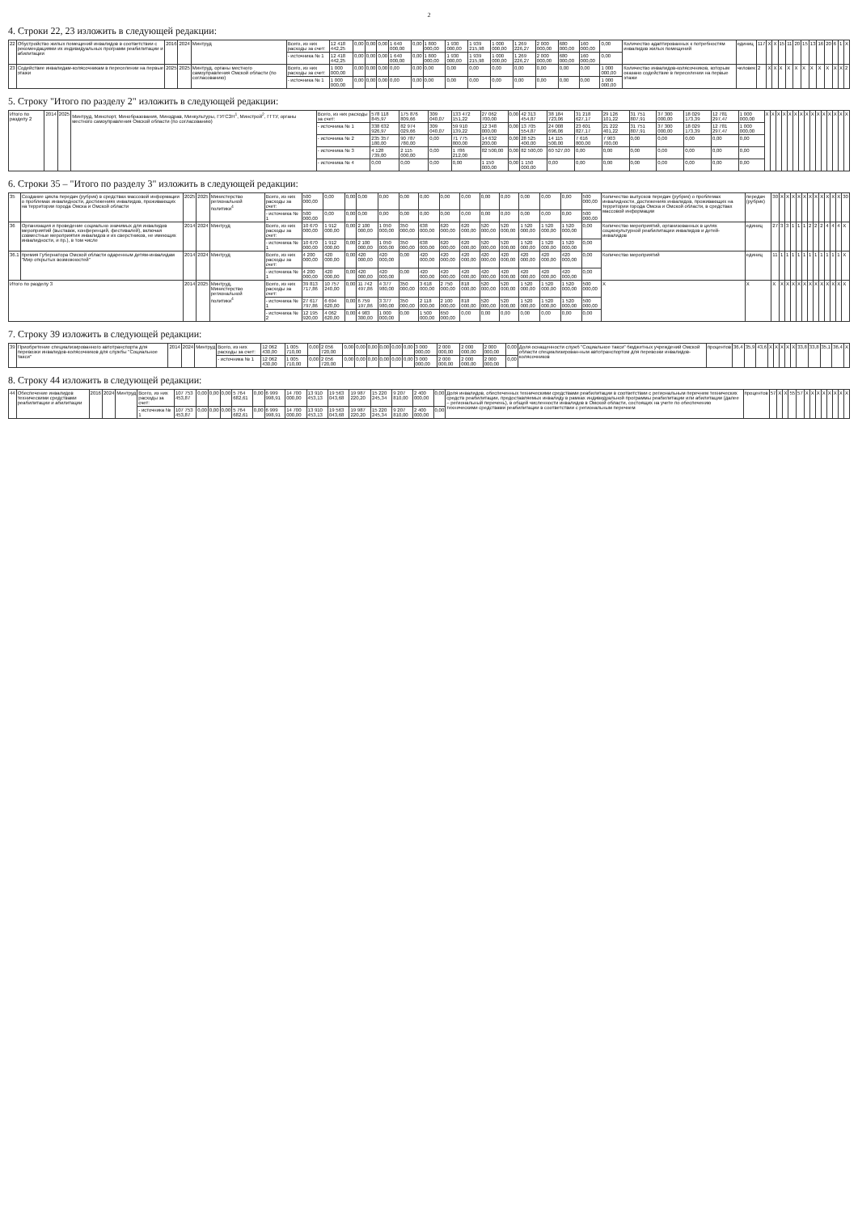2
4. Строки 22, 23 изложить в следующей редакции:
| 22 | Обустройство жилых помещений инвалидов в соответствии с рекомендациями их индивидуальных программ реабилитации и абилитации | 2016 | 2024 | Минтруд | Всего, из них расходы за счет: | 12 418 442,25 | 0,00 | 0,00 | 0,00 | 1 640 000,00 | 0,00 | 1 800 000,00 | 1 930 000,00 | 1 939 215,98 | 1 000 000,00 | 1 269 226,27 | 2 000 000,00 | 680 000,00 | 160 000,00 | 0,00 | Количество адаптированных к потребностям инвалидов жилых помещений | единиц | 117 | X | X | 15 | 11 | 20 | 15 | 13 | 16 | 20 | 6 | 1 | X |
| | | | | | - источника № 1 | 12 418 442,25 | 0,00 | 0,00 | 0,00 | 1 640 000,00 | 0,00 | 1 800 000,00 | 1 930 000,00 | 1 939 215,98 | 1 000 000,00 | 1 269 226,27 | 2 000 000,00 | 680 000,00 | 160 000,00 | 0,00 | | | | | | | | | | | | | | | |
| 23 | Содействие инвалидам-колясочникам в переселении на первые этажи | 2025 | 2025 | Минтруд, органы местного самоуправления Омской области (по согласованию) | Всего, из них расходы за счет: | 1 000 000,00 | 0,00 | 0,00 | 0,00 | 0,00 | 0,00 | 0,00 | 0,00 | 0,00 | 0,00 | 0,00 | 0,00 | 0,00 | 0,00 | 1 000 000,00 | Количество инвалидов-колясочников, которым оказано содействие в переселении на первые этажи | человек | 2 | X | X | X | X | X | X | X | X | X | X | X | 2 |
| | | | | | - источника № 1 | 1 000 000,00 | 0,00 | 0,00 | 0,00 | 0,00 | 0,00 | 0,00 | 0,00 | 0,00 | 0,00 | 0,00 | 0,00 | 0,00 | 0,00 | 1 000 000,00 | | | | | | | | | | | | | | | |
5. Строку "Итого по разделу 2" изложить в следующей редакции:
| Итого по разделу 2 | 2014 | 2025 | Минтруд, Минспорт, Минобразования, Минздрав, Минкультуры, ГУГСЗН<sup>1</sup>, Минстрой<sup>2</sup>, ГГТУ, органы местного самоуправления Омской области (по согласованию) | Всего, из них расходы за счет: | 578 118 845,97 | 175 876 809,66 | 309 040,07 | 133 472 151,22 | 27 062 700,00 | 0,00 | 42 313 454,87 | 38 184 723,06 | 31 218 627,17 | 29 126 101,22 | 31 751 807,91 | 37 300 000,00 | 18 029 173,39 | 12 781 297,47 | 1 000 000,00 | X | X | X | X | X | X | X | X | X | X | X | X | X | X | X |
| | | | | - источника № 1 | 338 632 926,97 | 82 974 029,66 | 309 040,07 | 59 910 139,22 | 12 348 000,00 | 0,00 | 13 705 554,87 | 24 008 696,06 | 23 601 827,17 | 21 222 401,22 | 31 751 807,91 | 37 300 000,00 | 18 029 173,39 | 12 781 297,47 | 1 000 000,00 | | | | | | | | | | | | | | | |
| | | | | - источника № 2 | 235 357 180,00 | 90 787 780,00 | 0,00 | 71 775 800,00 | 14 632 200,00 | 0,00 | 28 525 400,00 | 14 115 500,00 | 7 616 800,00 | 7 903 700,00 | 0,00 | 0,00 | 0,00 | 0,00 | 0,00 | | | | | | | | | | | | | | | |
| | | | | - источника № 3 | 4 128 739,00 | 2 115 000,00 | 0,00 | 1 786 212,00 | 82 500,00 | 0,00 | 82 500,00 | 60 527,00 | 0,00 | 0,00 | 0,00 | 0,00 | 0,00 | 0,00 | 0,00 | | | | | | | | | | | | | | | |
| | | | | - источника № 4 | 0,00 | 0,00 | 0,00 | 0,00 | 1 150 000,00 | 0,00 | 1 150 000,00 | 0,00 | 0,00 | 0,00 | 0,00 | 0,00 | 0,00 | 0,00 | 0,00 | | | | | | | | | | | | | | | |
6. Строки 35 – "Итого по разделу 3" изложить в следующей редакции:
| 35 | Создание цикла передач (рубрик) в средствах массовой информации о проблемах инвалидности, достижениях инвалидов, проживающих на территории города Омска и Омской области | 2025 | 2025 | Министерство региональной политики<sup>4</sup> | Всего, из них расходы за счет: | 500 000,00 | 0,00 | 0,00 | 0,00 | 0,00 | 0,00 | 0,00 | 0,00 | 0,00 | 0,00 | 0,00 | 0,00 | 0,00 | 0,00 | 500 000,00 | Количество выпусков передач (рубрик) о проблемах инвалидности, достижениях инвалидов, проживающих на территории города Омска и Омской области, в средствах массовой информации | передач (рубрик) | 30 | X | X | X | X | X | X | X | X | X | X | X | 30 |
| | | | | | - источника № 1 | 500 000,00 | 0,00 | 0,00 | 0,00 | 0,00 | 0,00 | 0,00 | 0,00 | 0,00 | 0,00 | 0,00 | 0,00 | 0,00 | 0,00 | 500 000,00 | | | | | | | | | | | | | | | |
| 36 | Организация и проведение социально значимых для инвалидов мероприятий (выставок, конференций, фестивалей), включая совместные мероприятия инвалидов и их сверстников, не имеющих инвалидности, и пр.), в том числе | 2014 | 2024 | Минтруд | Всего, из них расходы за счет: | 10 670 000,00 | 1 912 000,00 | 0,00 | 2 100 000,00 | 1 050 000,00 | 350 000,00 | 638 000,00 | 620 000,00 | 620 000,00 | 520 000,00 | 520 000,00 | 1 520 000,00 | 1 520 000,00 | 1 520 000,00 | 0,00 | Количество мероприятий, организованных в целях социокультурной реабилитации инвалидов и детей-инвалидов | единиц | 27 | 3 | 3 | 1 | 1 | 1 | 2 | 2 | 2 | 4 | 4 | 4 | X |
| | | | | | - источника № 1 | 10 670 000,00 | 1 912 000,00 | 0,00 | 2 100 000,00 | 1 050 000,00 | 350 000,00 | 638 000,00 | 620 000,00 | 620 000,00 | 520 000,00 | 520 000,00 | 1 520 000,00 | 1 520 000,00 | 1 520 000,00 | 0,00 | | | | | | | | | | | | | | | |
| 36.1 | премия Губернатора Омской области одаренным детям-инвалидам "Мир открытых возможностей" | 2014 | 2024 | Минтруд | Всего, из них расходы за счет: | 4 200 000,00 | 420 000,00 | 0,00 | 420 000,00 | 420 000,00 | 0,00 | 420 000,00 | 420 000,00 | 420 000,00 | 420 000,00 | 420 000,00 | 420 000,00 | 420 000,00 | 420 000,00 | 0,00 | Количество мероприятий | единиц | 11 | 1 | 1 | 1 | 1 | 1 | 1 | 1 | 1 | 1 | 1 | 1 | X |
| | | | | | - источника № 1 | 4 200 000,00 | 420 000,00 | 0,00 | 420 000,00 | 420 000,00 | 0,00 | 420 000,00 | 420 000,00 | 420 000,00 | 420 000,00 | 420 000,00 | 420 000,00 | 420 000,00 | 420 000,00 | 0,00 | | | | | | | | | | | | | | | |
| Итого по разделу 3 | | 2014 | 2025 | Минтруд, Министерство региональной политики<sup>4</sup> | Всего, из них расходы за счет: | 39 813 717,86 | 10 757 240,00 | 0,00 | 11 742 497,86 | 4 377 980,00 | 350 000,00 | 3 618 000,00 | 2 750 000,00 | 818 000,00 | 520 000,00 | 520 000,00 | 1 520 000,00 | 1 520 000,00 | 1 520 000,00 | 500 000,00 | X | X | X | X | X | X | X | X | X | X | X | X | X | X | X |
| | | | | | - источника № 1 | 27 617 797,86 | 6 694 620,00 | 0,00 | 6 759 197,86 | 3 377 980,00 | 350 000,00 | 2 118 000,00 | 2 100 000,00 | 818 000,00 | 520 000,00 | 520 000,00 | 1 520 000,00 | 1 520 000,00 | 1 520 000,00 | 500 000,00 | | | | | | | | | | | | | | | |
| | | | | | - источника № 2 | 12 195 920,00 | 4 062 620,00 | 0,00 | 4 983 300,00 | 1 000 000,00 | 0,00 | 1 500 000,00 | 650 000,00 | 0,00 | 0,00 | 0,00 | 0,00 | 0,00 | 0,00 | 0,00 | | | | | | | | | | | | | | | |
7. Строку 39 изложить в следующей редакции:
| 39 | Приобретение специализированного автотранспорта для перевозки инвалидов-колясочников для службы "Социальное такси" | 2014 | 2024 | Минтруд | Всего, из них расходы за счет: | 12 062 430,00 | 1 005 710,00 | 0,00 | 2 056 720,00 | 0,00 | 0,00 | 0,00 | 0,00 | 0,00 | 0,00 | 3 000 000,00 | 2 000 000,00 | 2 000 000,00 | 2 000 000,00 | 0,00 | Доля оснащенности служб "Социальное такси" бюджетных учреждений Омской области специализирован-ным автотранспортом для перевозки инвалидов-колясочников | процентов | 36,4 | 35,9 | 43,6 | X | X | X | X | X | 33,8 | 33,8 | 35,1 | 36,4 | X |
| | | | | | - источника № 1 | 12 062 430,00 | 1 005 710,00 | 0,00 | 2 056 720,00 | 0,00 | 0,00 | 0,00 | 0,00 | 0,00 | 0,00 | 3 000 000,00 | 2 000 000,00 | 2 000 000,00 | 2 000 000,00 | 0,00 | | | | | | | | | | | | | | | |
8. Строку 44 изложить в следующей редакции:
| 44 | Обеспечение инвалидов техническими средствами реабилитации и абилитации | 2016 | 2024 | Минтруд | Всего, из них расходы за счет: | 107 753 453,87 | 0,00 | 0,00 | 0,00 | 5 764 682,61 | 0,00 | 6 999 998,91 | 14 700 000,00 | 13 910 453,13 | 19 563 043,68 | 19 987 220,20 | 15 220 245,34 | 9 207 810,00 | 2 400 000,00 | 0,00 | Доля инвалидов, обеспеченных техническими средствами реабилитации в соответствии с региональным перечнем технических средств реабилитации, предоставляемых инвалиду в рамках индивидуальной программы реабилитации или абилитации (далее – региональный перечень), в общей численности инвалидов в Омской области, состоящих на учете по обеспечению техническими средствами реабилитации в соответствии с региональным перечнем | процентов | 57 | X | X | 55 | 57 | X | X | X | X | X | X | X | X |
| | | | | | - источника № 1 | 107 753 453,87 | 0,00 | 0,00 | 0,00 | 5 764 682,61 | 0,00 | 6 999 998,91 | 14 700 000,00 | 13 910 453,13 | 19 563 043,68 | 19 987 220,20 | 15 220 245,34 | 9 207 810,00 | 2 400 000,00 | 0,00 | | | | | | | | | | | | | | | |